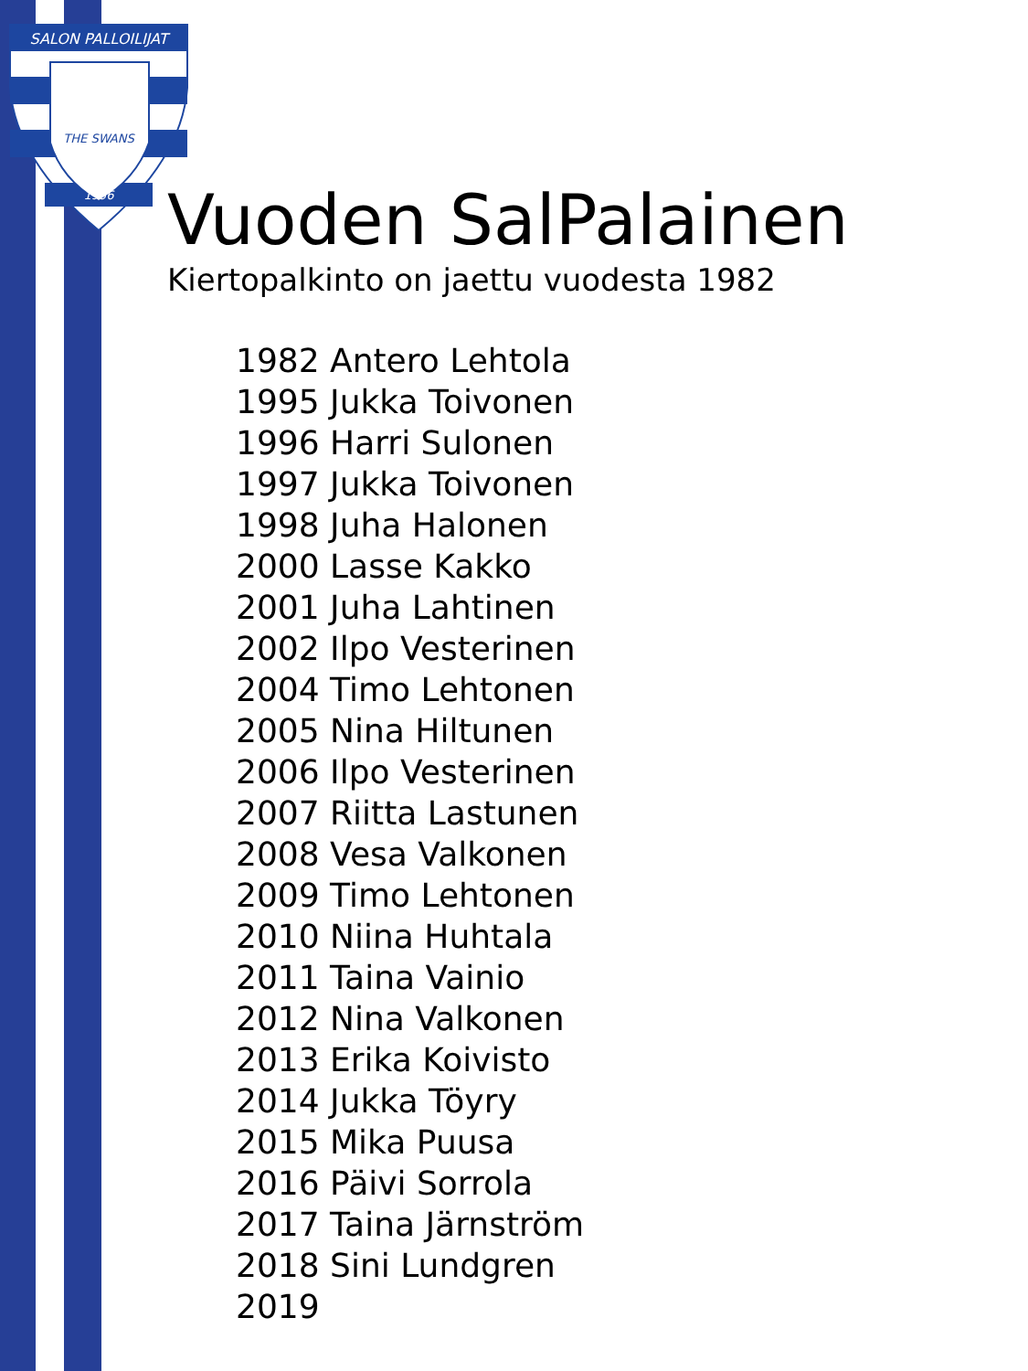SALON PALLOILIJAT
THE SWANS
1956
Vuoden SalPalainen
Kiertopalkinto on jaettu vuodesta 1982
1982 Antero Lehtola
1995 Jukka Toivonen
1996 Harri Sulonen
1997 Jukka Toivonen
1998 Juha Halonen
2000 Lasse Kakko
2001 Juha Lahtinen
2002 Ilpo Vesterinen
2004 Timo Lehtonen
2005 Nina Hiltunen
2006 Ilpo Vesterinen
2007 Riitta Lastunen
2008 Vesa Valkonen
2009 Timo Lehtonen
2010 Niina Huhtala
2011 Taina Vainio
2012 Nina Valkonen
2013 Erika Koivisto
2014 Jukka Töyry
2015 Mika Puusa
2016 Päivi Sorrola
2017 Taina Järnström
2018 Sini Lundgren
2019